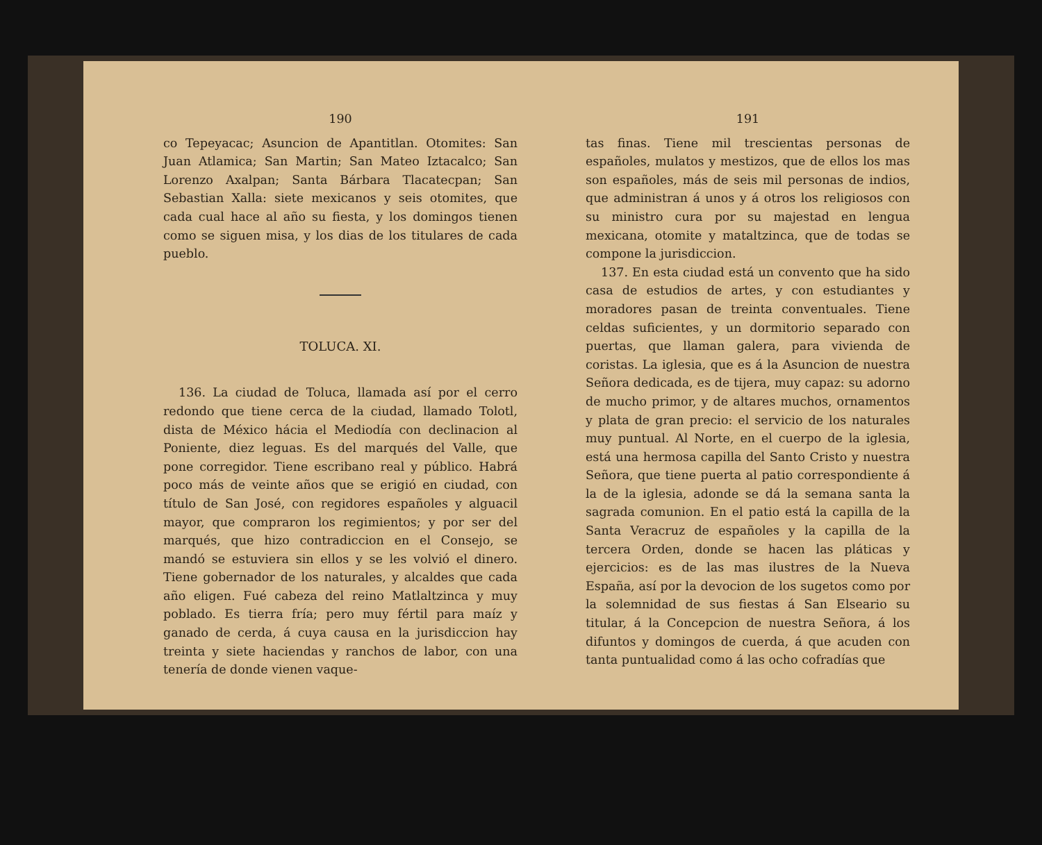190
co Tepeyacac; Asuncion de Apantitlan. Otomites: San Juan Atlamica; San Martin; San Mateo Iztacalco; San Lorenzo Axalpan; Santa Bárbara Tlacatecpan; San Sebastian Xalla: siete mexicanos y seis otomites, que cada cual hace al año su fiesta, y los domingos tienen como se siguen misa, y los dias de los titulares de cada pueblo.
TOLUCA. XI.
136. La ciudad de Toluca, llamada así por el cerro redondo que tiene cerca de la ciudad, llamado Tolotl, dista de México hácia el Mediodía con declinacion al Poniente, diez leguas. Es del marqués del Valle, que pone corregidor. Tiene escribano real y público. Habrá poco más de veinte años que se erigió en ciudad, con título de San José, con regidores españoles y alguacil mayor, que compraron los regimientos; y por ser del marqués, que hizo contradiccion en el Consejo, se mandó se estuviera sin ellos y se les volvió el dinero. Tiene gobernador de los naturales, y alcaldes que cada año eligen. Fué cabeza del reino Matlaltzinca y muy poblado. Es tierra fría; pero muy fértil para maíz y ganado de cerda, á cuya causa en la jurisdiccion hay treinta y siete haciendas y ranchos de labor, con una tenería de donde vienen vaque-
191
tas finas. Tiene mil trescientas personas de españoles, mulatos y mestizos, que de ellos los mas son españoles, más de seis mil personas de indios, que administran á unos y á otros los religiosos con su ministro cura por su majestad en lengua mexicana, otomite y mataltzinca, que de todas se compone la jurisdiccion.
137. En esta ciudad está un convento que ha sido casa de estudios de artes, y con estudiantes y moradores pasan de treinta conventuales. Tiene celdas suficientes, y un dormitorio separado con puertas, que llaman galera, para vivienda de coristas. La iglesia, que es á la Asuncion de nuestra Señora dedicada, es de tijera, muy capaz: su adorno de mucho primor, y de altares muchos, ornamentos y plata de gran precio: el servicio de los naturales muy puntual. Al Norte, en el cuerpo de la iglesia, está una hermosa capilla del Santo Cristo y nuestra Señora, que tiene puerta al patio correspondiente á la de la iglesia, adonde se dá la semana santa la sagrada comunion. En el patio está la capilla de la Santa Veracruz de españoles y la capilla de la tercera Orden, donde se hacen las pláticas y ejercicios: es de las mas ilustres de la Nueva España, así por la devocion de los sugetos como por la solemnidad de sus fiestas á San Elseario su titular, á la Concepcion de nuestra Señora, á los difuntos y domingos de cuerda, á que acuden con tanta puntualidad como á las ocho cofradías que